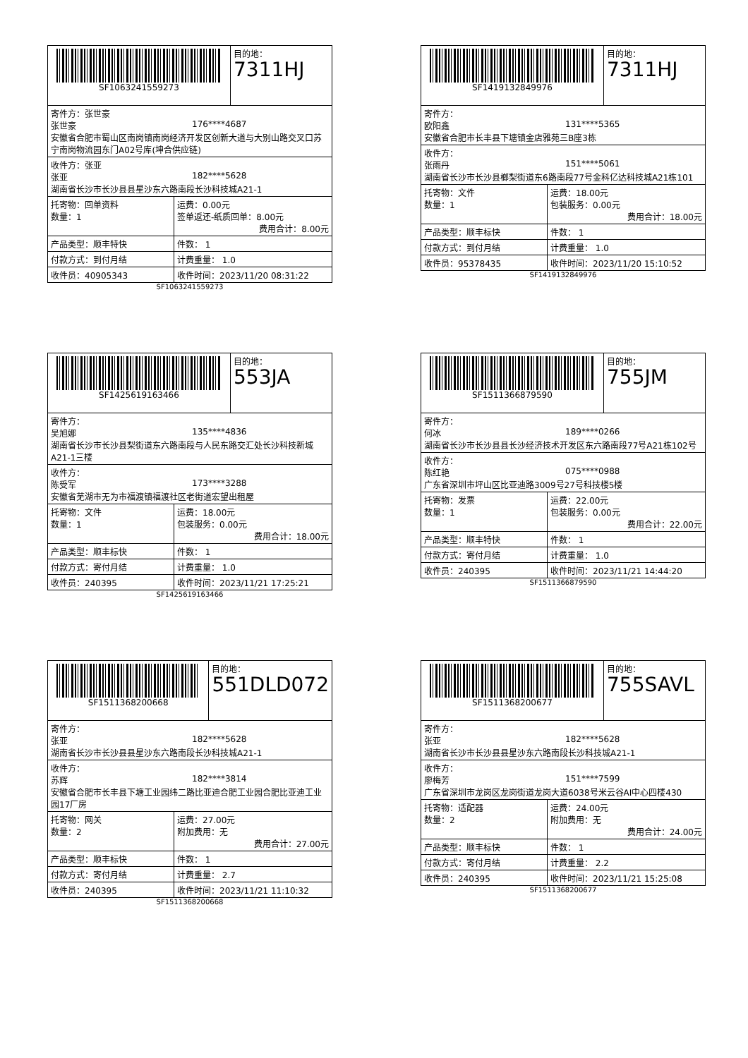| SF1063241559273 | | 目的地： 7311HJ |
| 寄件方：张世豪 张世豪 176****4687 安徽省合肥市蜀山区南岗镇南岗经济开发区创新大道与大别山路交叉口苏宁南岗物流园东门A02号库(坤合供应链) | | |
| 收件方：张亚 张亚 182****5628 湖南省长沙市长沙县县星沙东六路南段长沙科技城A21-1 | | |
| 托寄物：回单资料 数量：1 | 运费：0.00元 签单返还-纸质回单：8.00元 费用合计：8.00元 | |
| 产品类型：顺丰特快 | 件数： 1 | |
| 付款方式：到付月结 | 计费重量： 1.0 | |
| 收件员：40905343 | 收件时间：2023/11/20 08:31:22 | |
SF1063241559273
| SF1419132849976 | | 目的地： 7311HJ |
| 寄件方： 欧阳鑫 131****5365 安徽省合肥市长丰县下塘镇金店雅苑三B座3栋 | | |
| 收件方： 张雨丹 151****5061 湖南省长沙市长沙县榔梨街道东6路南段77号金科亿达科技城A21栋101 | | |
| 托寄物：文件 数量：1 | 运费：18.00元 包装服务：0.00元 费用合计：18.00元 | |
| 产品类型：顺丰标快 | 件数： 1 | |
| 付款方式：到付月结 | 计费重量： 1.0 | |
| 收件员：95378435 | 收件时间：2023/11/20 15:10:52 | |
SF1419132849976
| SF1425619163466 | | 目的地： 553JA |
| 寄件方： 吴旭娜 135****4836 湖南省长沙市长沙县梨街道东六路南段与人民东路交汇处长沙科技新城A21-1三楼 | | |
| 收件方： 陈受军 173****3288 安徽省芜湖市无为市福渡镇福渡社区老街道宏望出租屋 | | |
| 托寄物：文件 数量：1 | 运费：18.00元 包装服务：0.00元 费用合计：18.00元 | |
| 产品类型：顺丰标快 | 件数： 1 | |
| 付款方式：寄付月结 | 计费重量： 1.0 | |
| 收件员：240395 | 收件时间：2023/11/21 17:25:21 | |
SF1425619163466
| SF1511366879590 | | 目的地： 755JM |
| 寄件方： 何冰 189****0266 湖南省长沙市长沙县县长沙经济技术开发区东六路南段77号A21栋102号 | | |
| 收件方： 陈红艳 075****0988 广东省深圳市坪山区比亚迪路3009号27号科技楼5楼 | | |
| 托寄物：发票 数量：1 | 运费：22.00元 包装服务：0.00元 费用合计：22.00元 | |
| 产品类型：顺丰特快 | 件数： 1 | |
| 付款方式：寄付月结 | 计费重量： 1.0 | |
| 收件员：240395 | 收件时间：2023/11/21 14:44:20 | |
SF1511366879590
| SF1511368200668 | | 目的地： 551DLD072 |
| 寄件方： 张亚 182****5628 湖南省长沙市长沙县县星沙东六路南段长沙科技城A21-1 | | |
| 收件方： 苏辉 182****3814 安徽省合肥市长丰县下塘工业园纬二路比亚迪合肥工业园合肥比亚迪工业园17厂房 | | |
| 托寄物：网关 数量：2 | 运费：27.00元 附加费用：无 费用合计：27.00元 | |
| 产品类型：顺丰标快 | 件数： 1 | |
| 付款方式：寄付月结 | 计费重量： 2.7 | |
| 收件员：240395 | 收件时间：2023/11/21 11:10:32 | |
SF1511368200668
| SF1511368200677 | | 目的地： 755SAVL |
| 寄件方： 张亚 182****5628 湖南省长沙市长沙县县星沙东六路南段长沙科技城A21-1 | | |
| 收件方： 廖梅芳 151****7599 广东省深圳市龙岗区龙岗街道龙岗大道6038号米云谷AI中心四楼430 | | |
| 托寄物：适配器 数量：2 | 运费：24.00元 附加费用：无 费用合计：24.00元 | |
| 产品类型：顺丰标快 | 件数： 1 | |
| 付款方式：寄付月结 | 计费重量： 2.2 | |
| 收件员：240395 | 收件时间：2023/11/21 15:25:08 | |
SF1511368200677